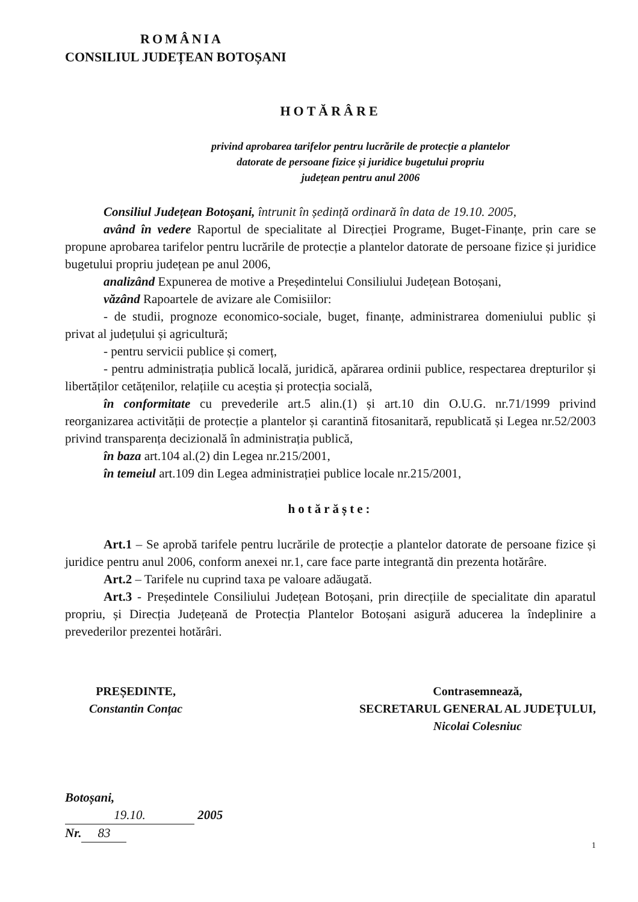ROMÂNIA
CONSILIUL JUDEȚEAN BOTOȘANI
HOTĂRÂRE
privind aprobarea tarifelor pentru lucrările de protecție a plantelor
datorate de persoane fizice și juridice bugetului propriu
județean pentru anul 2006
Consiliul Județean Botoșani, întrunit în ședință ordinară în data de 19.10. 2005,
având în vedere Raportul de specialitate al Direcției Programe, Buget-Finanțe, prin care se propune aprobarea tarifelor pentru lucrările de protecție a plantelor datorate de persoane fizice și juridice bugetului propriu județean pe anul 2006,
analizând Expunerea de motive a Președintelui Consiliului Județean Botoșani,
văzând Rapoartele de avizare ale Comisiilor:
- de studii, prognoze economico-sociale, buget, finanțe, administrarea domeniului public și privat al județului și agricultură;
- pentru servicii publice și comerț,
- pentru administrația publică locală, juridică, apărarea ordinii publice, respectarea drepturilor și libertăților cetățenilor, relațiile cu aceștia și protecția socială,
în conformitate cu prevederile art.5 alin.(1) și art.10 din O.U.G. nr.71/1999 privind reorganizarea activității de protecție a plantelor și carantină fitosanitară, republicată și Legea nr.52/2003 privind transparența decizională în administrația publică,
în baza art.104 al.(2) din Legea nr.215/2001,
în temeiul art.109 din Legea administrației publice locale nr.215/2001,
hotărăște:
Art.1 – Se aprobă tarifele pentru lucrările de protecție a plantelor datorate de persoane fizice și juridice pentru anul 2006, conform anexei nr.1, care face parte integrantă din prezenta hotărâre.
Art.2 – Tarifele nu cuprind taxa pe valoare adăugată.
Art.3 - Președintele Consiliului Județean Botoșani, prin direcțiile de specialitate din aparatul propriu, și Direcția Județeană de Protecția Plantelor Botoșani asigură aducerea la îndeplinire a prevederilor prezentei hotărâri.
PREȘEDINTE,
Constantin Conțac
Contrasemnează,
SECRETARUL GENERAL AL JUDEȚULUI,
Nicolai Colesniuc
Botoșani,
19.10. 2005
Nr. 83
1